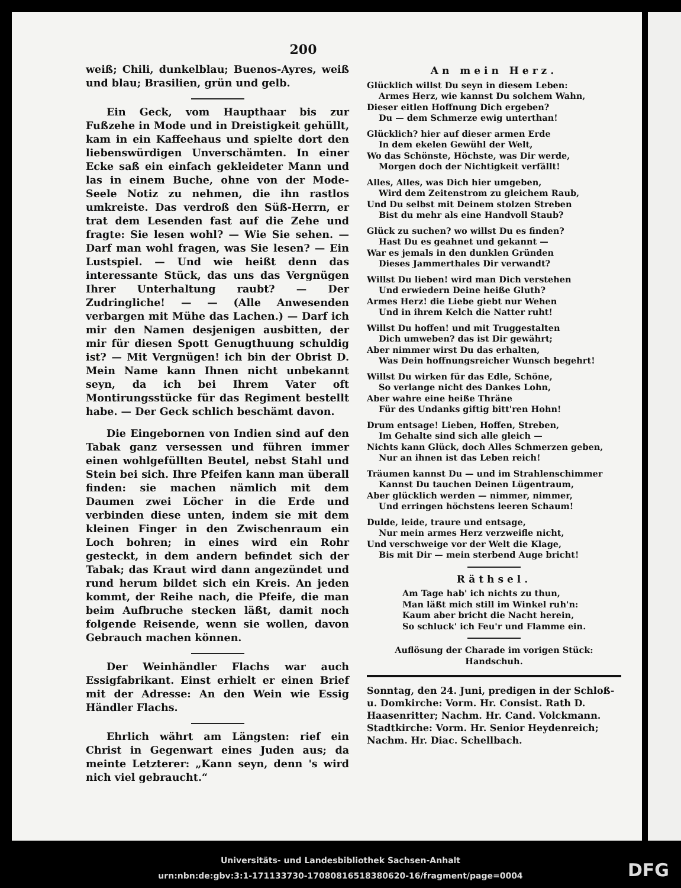200
weiß; Chili, dunkelblau; Buenos-Ayres, weiß und blau; Brasilien, grün und gelb.
Ein Geck, vom Haupthaar bis zur Fußzehe in Mode und in Dreistigkeit gehüllt, kam in ein Kaffeehaus und spielte dort den liebenswürdigen Unverschämten. In einer Ecke saß ein einfach gekleideter Mann und las in einem Buche, ohne von der Mode-Seele Notiz zu nehmen, die ihn rastlos umkreiste. Das verdroß den Süß-Herrn, er trat dem Lesenden fast auf die Zehe und fragte: Sie lesen wohl? — Wie Sie sehen. — Darf man wohl fragen, was Sie lesen? — Ein Lustspiel. — Und wie heißt denn das interessante Stück, das uns das Vergnügen Ihrer Unterhaltung raubt? — Der Zudringliche! — — (Alle Anwesenden verbargen mit Mühe das Lachen.) — Darf ich mir den Namen desjenigen ausbitten, der mir für diesen Spott Genugthuung schuldig ist? — Mit Vergnügen! ich bin der Obrist D. Mein Name kann Ihnen nicht unbekannt seyn, da ich bei Ihrem Vater oft Montirungsstücke für das Regiment bestellt habe. — Der Geck schlich beschämt davon.
Die Eingebornen von Indien sind auf den Tabak ganz versessen und führen immer einen wohlgefüllten Beutel, nebst Stahl und Stein bei sich. Ihre Pfeifen kann man überall finden: sie machen nämlich mit dem Daumen zwei Löcher in die Erde und verbinden diese unten, indem sie mit dem kleinen Finger in den Zwischenraum ein Loch bohren; in eines wird ein Rohr gesteckt, in dem andern befindet sich der Tabak; das Kraut wird dann angezündet und rund herum bildet sich ein Kreis. An jeden kommt, der Reihe nach, die Pfeife, die man beim Aufbruche stecken läßt, damit noch folgende Reisende, wenn sie wollen, davon Gebrauch machen können.
Der Weinhändler Flachs war auch Essigfabrikant. Einst erhielt er einen Brief mit der Adresse: An den Wein wie Essig Händler Flachs.
Ehrlich währt am Längsten: rief ein Christ in Gegenwart eines Juden aus; da meinte Letzterer: „Kann seyn, denn 's wird nich viel gebraucht.“
An mein Herz.
Glücklich willst Du seyn in diesem Leben:
Armes Herz, wie kannst Du solchem Wahn,
Dieser eitlen Hoffnung Dich ergeben?
Du — dem Schmerze ewig unterthan!
Glücklich? hier auf dieser armen Erde
In dem ekelen Gewühl der Welt,
Wo das Schönste, Höchste, was Dir werde,
Morgen doch der Nichtigkeit verfällt!
Alles, Alles, was Dich hier umgeben,
Wird dem Zeitenstrom zu gleichem Raub,
Und Du selbst mit Deinem stolzen Streben
Bist du mehr als eine Handvoll Staub?
Glück zu suchen? wo willst Du es finden?
Hast Du es geahnet und gekannt —
War es jemals in den dunklen Gründen
Dieses Jammerthales Dir verwandt?
Willst Du lieben! wird man Dich verstehen
Und erwiedern Deine heiße Gluth?
Armes Herz! die Liebe giebt nur Wehen
Und in ihrem Kelch die Natter ruht!
Willst Du hoffen! und mit Truggestalten
Dich umweben? das ist Dir gewährt;
Aber nimmer wirst Du das erhalten,
Was Dein hoffnungsreicher Wunsch begehrt!
Willst Du wirken für das Edle, Schöne,
So verlange nicht des Dankes Lohn,
Aber wahre eine heiße Thräne
Für des Undanks giftig bitt'ren Hohn!
Drum entsage! Lieben, Hoffen, Streben,
Im Gehalte sind sich alle gleich —
Nichts kann Glück, doch Alles Schmerzen geben,
Nur an ihnen ist das Leben reich!
Träumen kannst Du — und im Strahlenschimmer
Kannst Du tauchen Deinen Lügentraum,
Aber glücklich werden — nimmer, nimmer,
Und erringen höchstens leeren Schaum!
Dulde, leide, traure und entsage,
Nur mein armes Herz verzweifle nicht,
Und verschweige vor der Welt die Klage,
Bis mit Dir — mein sterbend Auge bricht!
Räthsel.
Am Tage hab' ich nichts zu thun,
Man läßt mich still im Winkel ruh'n:
Kaum aber bricht die Nacht herein,
So schluck' ich Feu'r und Flamme ein.
Auflösung der Charade im vorigen Stück:
Handschuh.
Sonntag, den 24. Juni, predigen in der Schloß- u. Domkirche: Vorm. Hr. Consist. Rath D. Haasenritter; Nachm. Hr. Cand. Volckmann.
Stadtkirche: Vorm. Hr. Senior Heydenreich; Nachm. Hr. Diac. Schellbach.
Universitäts- und Landesbibliothek Sachsen-Anhalt
urn:nbn:de:gbv:3:1-171133730-17080816518380620-16/fragment/page=0004
DFG